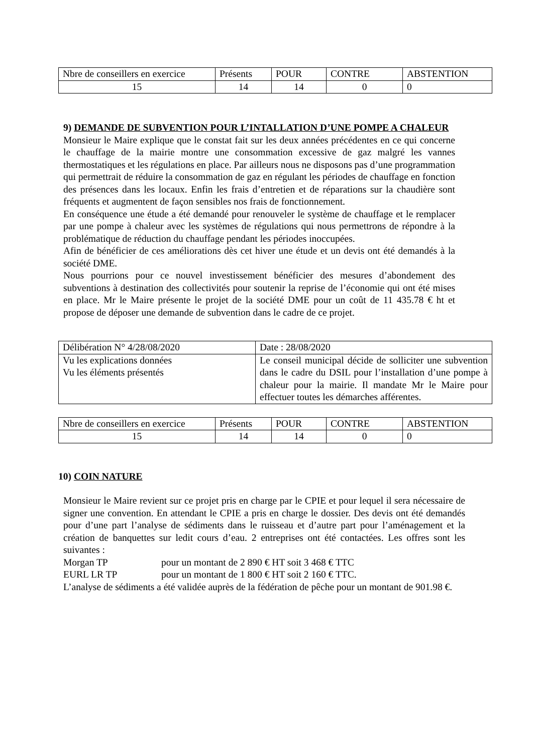| Nbre de conseillers en exercice | Présents | POUR | CONTRE | ABSTENTION |
| 15 | 14 | 14 | 0 | 0 |
9) DEMANDE DE SUBVENTION POUR L’INTALLATION D’UNE POMPE A CHALEUR
Monsieur le Maire explique que le constat fait sur les deux années précédentes en ce qui concerne le chauffage de la mairie montre une consommation excessive de gaz malgré les vannes thermostatiques et les régulations en place. Par ailleurs nous ne disposons pas d’une programmation qui permettrait de réduire la consommation de gaz en régulant les périodes de chauffage en fonction des présences dans les locaux. Enfin les frais d’entretien et de réparations sur la chaudière sont fréquents et augmentent de façon sensibles nos frais de fonctionnement.
En conséquence une étude a été demandé pour renouveler le système de chauffage et le remplacer par une pompe à chaleur avec les systèmes de régulations qui nous permettrons de répondre à la problématique de réduction du chauffage pendant les périodes inoccupées.
Afin de bénéficier de ces améliorations dès cet hiver une étude et un devis ont été demandés à la société DME.
Nous pourrions pour ce nouvel investissement bénéficier des mesures d’abondement des subventions à destination des collectivités pour soutenir la reprise de l’économie qui ont été mises en place. Mr le Maire présente le projet de la société DME pour un coût de 11 435.78 € ht et propose de déposer une demande de subvention dans le cadre de ce projet.
| Délibération N° 4/28/08/2020 | Date : 28/08/2020 |
| Vu les explications données Vu les éléments présentés | Le conseil municipal décide de solliciter une subvention dans le cadre du DSIL pour l’installation d’une pompe à chaleur pour la mairie. Il mandate Mr le Maire pour effectuer toutes les démarches afférentes. |
| Nbre de conseillers en exercice | Présents | POUR | CONTRE | ABSTENTION |
| 15 | 14 | 14 | 0 | 0 |
10) COIN NATURE
Monsieur le Maire revient sur ce projet pris en charge par le CPIE et pour lequel il sera nécessaire de signer une convention. En attendant le CPIE a pris en charge le dossier. Des devis ont été demandés pour d’une part l’analyse de sédiments dans le ruisseau et d’autre part pour l’aménagement et la création de banquettes sur ledit cours d’eau. 2 entreprises ont été contactées. Les offres sont les suivantes :
Morgan TP pour un montant de 2 890 € HT soit 3 468 € TTC
EURL LR TP pour un montant de 1 800 € HT soit 2 160 € TTC.
L’analyse de sédiments a été validée auprès de la fédération de pêche pour un montant de 901.98 €.